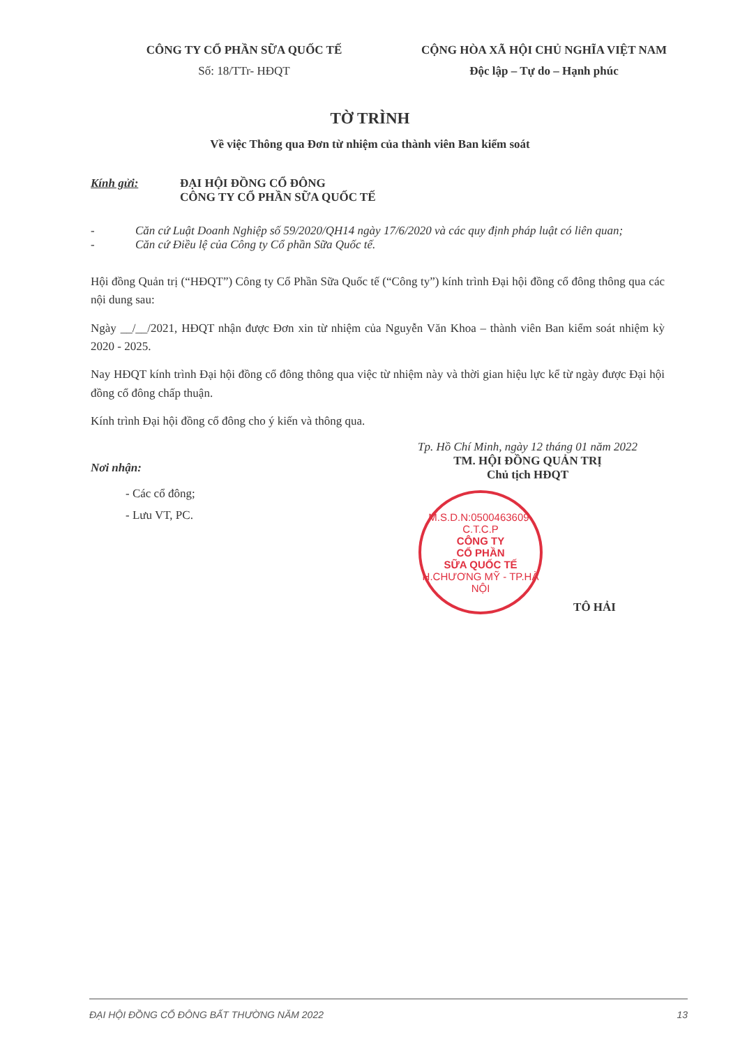CÔNG TY CỔ PHẦN SỮA QUỐC TẾ
Số: 18/TTr- HĐQT
CỘNG HÒA XÃ HỘI CHỦ NGHĨA VIỆT NAM
Độc lập – Tự do – Hạnh phúc
TỜ TRÌNH
Về việc Thông qua Đơn từ nhiệm của thành viên Ban kiểm soát
Kính gửi: ĐẠI HỘI ĐỒNG CỔ ĐÔNG
CÔNG TY CỔ PHẦN SỮA QUỐC TẾ
- Căn cứ Luật Doanh Nghiệp số 59/2020/QH14 ngày 17/6/2020 và các quy định pháp luật có liên quan;
- Căn cứ Điều lệ của Công ty Cổ phần Sữa Quốc tế.
Hội đồng Quản trị (“HĐQT”) Công ty Cổ Phần Sữa Quốc tế (“Công ty”) kính trình Đại hội đồng cổ đông thông qua các nội dung sau:
Ngày __/__/2021, HĐQT nhận được Đơn xin từ nhiệm của Nguyễn Văn Khoa – thành viên Ban kiểm soát nhiệm kỳ 2020 - 2025.
Nay HĐQT kính trình Đại hội đồng cổ đông thông qua việc từ nhiệm này và thời gian hiệu lực kể từ ngày được Đại hội đồng cổ đông chấp thuận.
Kính trình Đại hội đồng cổ đông cho ý kiến và thông qua.
Nơi nhận:
- Các cổ đông;
- Lưu VT, PC.
Tp. Hồ Chí Minh, ngày 12 tháng 01 năm 2022
TM. HỘI ĐỒNG QUẢN TRỊ
Chủ tịch HĐQT
M.S.D.N:0500463609-C.T.C.P
CÔNG TY
CỔ PHẦN
SỮA QUỐC TẾ
H.CHƯƠNG MỸ - TP.HÀ NỘI
TÔ HẢI
ĐẠI HỘI ĐỒNG CỔ ĐÔNG BẤT THƯỜNG NĂM 2022 13